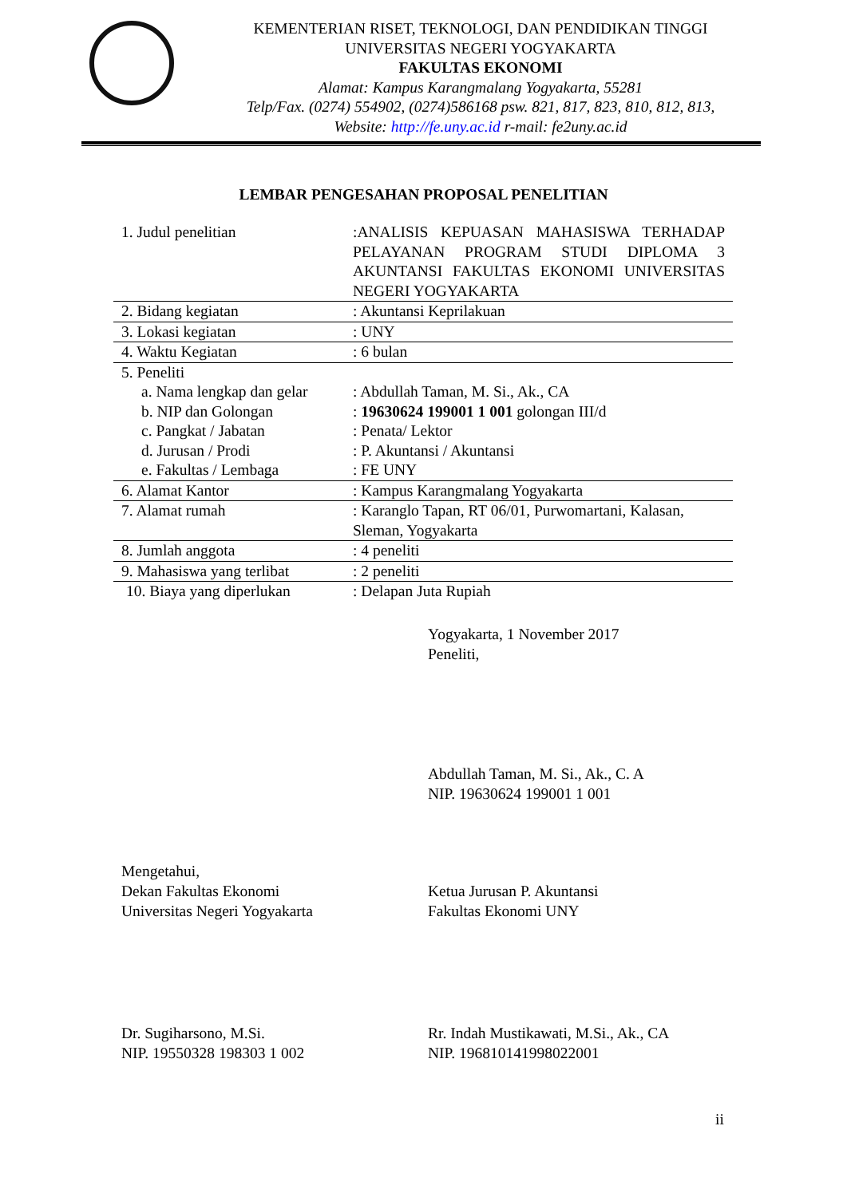KEMENTERIAN RISET, TEKNOLOGI, DAN PENDIDIKAN TINGGI
UNIVERSITAS NEGERI YOGYAKARTA
FAKULTAS EKONOMI
Alamat: Kampus Karangmalang Yogyakarta, 55281
Telp/Fax. (0274) 554902, (0274)586168 psw. 821, 817, 823, 810, 812, 813,
Website: http://fe.uny.ac.id r-mail: fe2uny.ac.id
LEMBAR PENGESAHAN PROPOSAL PENELITIAN
| 1. Judul penelitian | :ANALISIS KEPUASAN MAHASISWA TERHADAP PELAYANAN PROGRAM STUDI DIPLOMA 3 AKUNTANSI FAKULTAS EKONOMI UNIVERSITAS NEGERI YOGYAKARTA |
| 2. Bidang kegiatan | : Akuntansi Keprilakuan |
| 3. Lokasi kegiatan | : UNY |
| 4. Waktu Kegiatan | : 6 bulan |
| 5. Peneliti | |
| a. Nama lengkap dan gelar | : Abdullah Taman, M. Si., Ak., CA |
| b. NIP dan Golongan | : 19630624 199001 1 001 golongan III/d |
| c. Pangkat / Jabatan | : Penata/ Lektor |
| d. Jurusan / Prodi | : P. Akuntansi / Akuntansi |
| e. Fakultas / Lembaga | : FE UNY |
| 6. Alamat Kantor | : Kampus Karangmalang Yogyakarta |
| 7. Alamat rumah | : Karanglo Tapan, RT 06/01, Purwomartani, Kalasan, Sleman, Yogyakarta |
| 8. Jumlah anggota | : 4 peneliti |
| 9. Mahasiswa yang terlibat | : 2 peneliti |
| 10. Biaya yang diperlukan | : Delapan Juta Rupiah |
Yogyakarta, 1 November 2017
Peneliti,
Abdullah Taman, M. Si., Ak., C. A
NIP. 19630624 199001 1 001
Mengetahui,
Dekan Fakultas Ekonomi
Universitas Negeri Yogyakarta
Ketua Jurusan P. Akuntansi
Fakultas Ekonomi UNY
Dr. Sugiharsono, M.Si.
NIP. 19550328 198303 1 002
Rr. Indah Mustikawati, M.Si., Ak., CA
NIP. 196810141998022001
ii